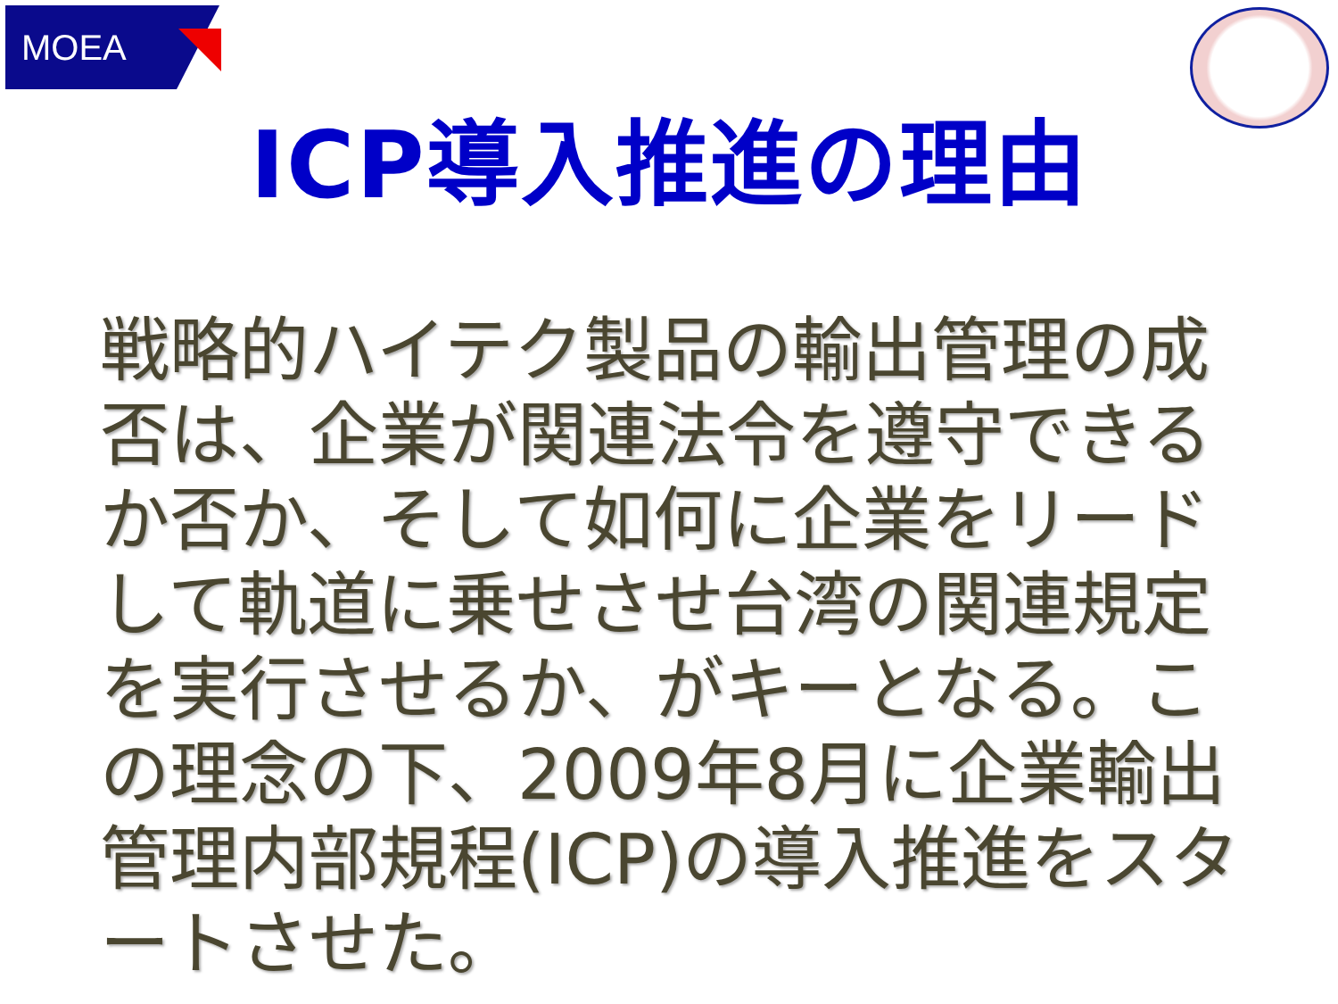MOEA
ICP導入推進の理由
戦略的ハイテク製品の輸出管理の成否は、企業が関連法令を遵守できるか否か、そして如何に企業をリードして軌道に乗せさせ台湾の関連規定を実行させるか、がキーとなる。この理念の下、2009年8月に企業輸出管理内部規程(ICP)の導入推進をスタートさせた。